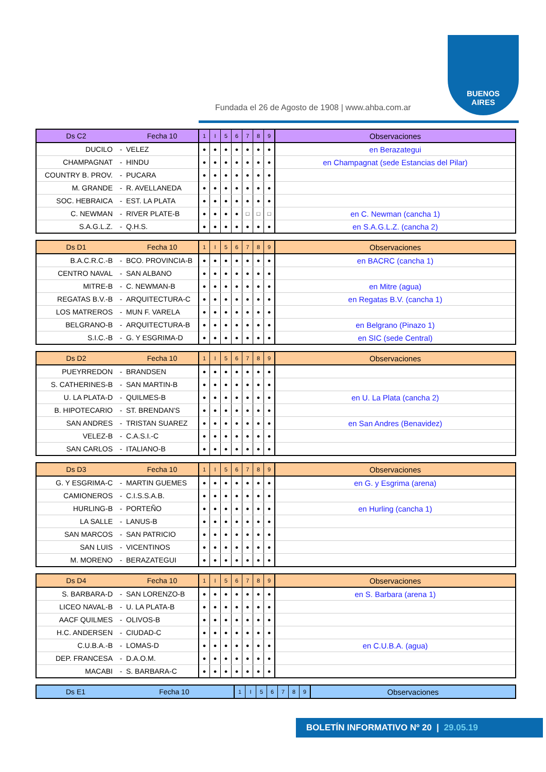Fundada el 26 de Agosto de 1908 | www.ahba.com.ar
BUENOS
AIRES
| Ds C2 | | Fecha 10 | 1 | I | 5 | 6 | 7 | 8 | 9 | Observaciones |
| --- | --- | --- | --- | --- | --- | --- | --- | --- | --- | --- |
| DUCILO | - | VELEZ | ● | ● | ● | ● | ● | ● | ● | en Berazategui |
| CHAMPAGNAT | - | HINDU | ● | ● | ● | ● | ● | ● | ● | en Champagnat (sede Estancias del Pilar) |
| COUNTRY B. PROV. | - | PUCARA | ● | ● | ● | ● | ● | ● | ● | |
| M. GRANDE | - | R. AVELLANEDA | ● | ● | ● | ● | ● | ● | ● | |
| SOC. HEBRAICA | - | EST. LA PLATA | ● | ● | ● | ● | ● | ● | ● | |
| C. NEWMAN | - | RIVER PLATE-B | ● | ● | ● | ● | □ | □ | □ | en C. Newman (cancha 1) |
| S.A.G.L.Z. | - | Q.H.S. | ● | ● | ● | ● | ● | ● | ● | en S.A.G.L.Z. (cancha 2) |
| Ds D1 | | Fecha 10 | 1 | I | 5 | 6 | 7 | 8 | 9 | Observaciones |
| --- | --- | --- | --- | --- | --- | --- | --- | --- | --- | --- |
| B.A.C.R.C.-B | - | BCO. PROVINCIA-B | ● | ● | ● | ● | ● | ● | ● | en BACRC (cancha 1) |
| CENTRO NAVAL | - | SAN ALBANO | ● | ● | ● | ● | ● | ● | ● | |
| MITRE-B | - | C. NEWMAN-B | ● | ● | ● | ● | ● | ● | ● | en Mitre (agua) |
| REGATAS B.V.-B | - | ARQUITECTURA-C | ● | ● | ● | ● | ● | ● | ● | en Regatas B.V. (cancha 1) |
| LOS MATREROS | - | MUN F. VARELA | ● | ● | ● | ● | ● | ● | ● | |
| BELGRANO-B | - | ARQUITECTURA-B | ● | ● | ● | ● | ● | ● | ● | en Belgrano (Pinazo 1) |
| S.I.C.-B | - | G. Y ESGRIMA-D | ● | ● | ● | ● | ● | ● | ● | en SIC (sede Central) |
| Ds D2 | | Fecha 10 | 1 | I | 5 | 6 | 7 | 8 | 9 | Observaciones |
| --- | --- | --- | --- | --- | --- | --- | --- | --- | --- | --- |
| PUEYRREDON | - | BRANDSEN | ● | ● | ● | ● | ● | ● | ● | |
| S. CATHERINES-B | - | SAN MARTIN-B | ● | ● | ● | ● | ● | ● | ● | |
| U. LA PLATA-D | - | QUILMES-B | ● | ● | ● | ● | ● | ● | ● | en U. La Plata (cancha 2) |
| B. HIPOTECARIO | - | ST. BRENDAN'S | ● | ● | ● | ● | ● | ● | ● | |
| SAN ANDRES | - | TRISTAN SUAREZ | ● | ● | ● | ● | ● | ● | ● | en San Andres (Benavidez) |
| VELEZ-B | - | C.A.S.I.-C | ● | ● | ● | ● | ● | ● | ● | |
| SAN CARLOS | - | ITALIANO-B | ● | ● | ● | ● | ● | ● | ● | |
| Ds D3 | | Fecha 10 | 1 | I | 5 | 6 | 7 | 8 | 9 | Observaciones |
| --- | --- | --- | --- | --- | --- | --- | --- | --- | --- | --- |
| G. Y ESGRIMA-C | - | MARTIN GUEMES | ● | ● | ● | ● | ● | ● | ● | en G. y Esgrima (arena) |
| CAMIONEROS | - | C.I.S.S.A.B. | ● | ● | ● | ● | ● | ● | ● | |
| HURLING-B | - | PORTEÑO | ● | ● | ● | ● | ● | ● | ● | en Hurling (cancha 1) |
| LA SALLE | - | LANUS-B | ● | ● | ● | ● | ● | ● | ● | |
| SAN MARCOS | - | SAN PATRICIO | ● | ● | ● | ● | ● | ● | ● | |
| SAN LUIS | - | VICENTINOS | ● | ● | ● | ● | ● | ● | ● | |
| M. MORENO | - | BERAZATEGUI | ● | ● | ● | ● | ● | ● | ● | |
| Ds D4 | | Fecha 10 | 1 | I | 5 | 6 | 7 | 8 | 9 | Observaciones |
| --- | --- | --- | --- | --- | --- | --- | --- | --- | --- | --- |
| S. BARBARA-D | - | SAN LORENZO-B | ● | ● | ● | ● | ● | ● | ● | en S. Barbara (arena 1) |
| LICEO NAVAL-B | - | U. LA PLATA-B | ● | ● | ● | ● | ● | ● | ● | |
| AACF QUILMES | - | OLIVOS-B | ● | ● | ● | ● | ● | ● | ● | |
| H.C. ANDERSEN | - | CIUDAD-C | ● | ● | ● | ● | ● | ● | ● | |
| C.U.B.A.-B | - | LOMAS-D | ● | ● | ● | ● | ● | ● | ● | en C.U.B.A. (agua) |
| DEP. FRANCESA | - | D.A.O.M. | ● | ● | ● | ● | ● | ● | ● | |
| MACABI | - | S. BARBARA-C | ● | ● | ● | ● | ● | ● | ● | |
| Ds E1 | | Fecha 10 | 1 | I | 5 | 6 | 7 | 8 | 9 | Observaciones |
| --- | --- | --- | --- | --- | --- | --- | --- | --- | --- | --- |
BOLETÍN INFORMATIVO Nº 20 | 29.05.19